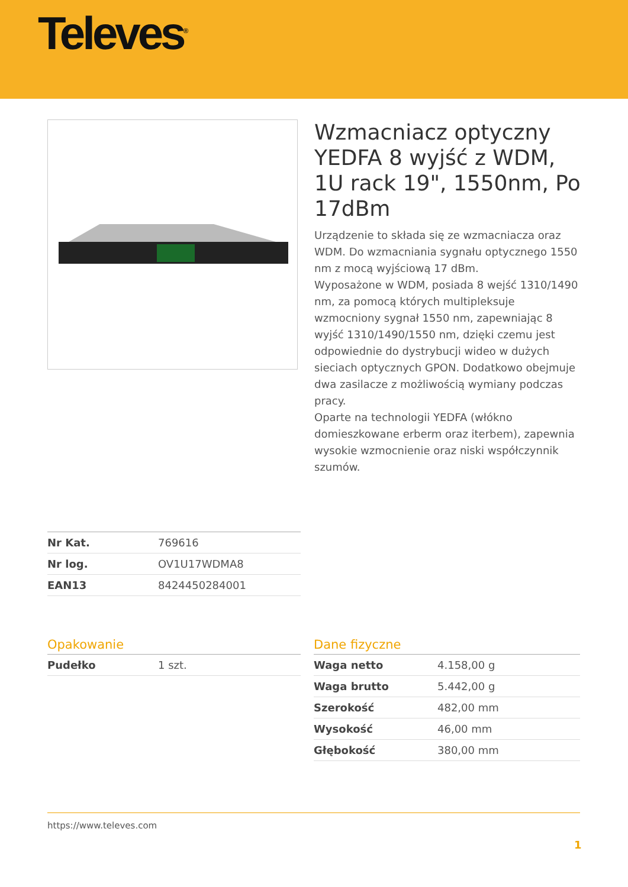Televes<sup>®</sup>
Wzmacniacz optyczny YEDFA 8 wyjść z WDM, 1U rack 19", 1550nm, Po 17dBm
Urządzenie to składa się ze wzmacniacza oraz WDM. Do wzmacniania sygnału optycznego 1550 nm z mocą wyjściową 17 dBm.
Wyposażone w WDM, posiada 8 wejść 1310/1490 nm, za pomocą których multipleksuje wzmocniony sygnał 1550 nm, zapewniając 8 wyjść 1310/1490/1550 nm, dzięki czemu jest odpowiednie do dystrybucji wideo w dużych sieciach optycznych GPON. Dodatkowo obejmuje dwa zasilacze z możliwością wymiany podczas pracy.
Oparte na technologii YEDFA (włókno domieszkowane erberm oraz iterbem), zapewnia wysokie wzmocnienie oraz niski współczynnik szumów.
| Nr Kat. | 769616 |
| Nr log. | OV1U17WDMA8 |
| EAN13 | 8424450284001 |
Opakowanie
| Pudełko | 1 szt. |
Dane fizyczne
| Waga netto | 4.158,00 g |
| Waga brutto | 5.442,00 g |
| Szerokość | 482,00 mm |
| Wysokość | 46,00 mm |
| Głębokość | 380,00 mm |
https://www.televes.com
1